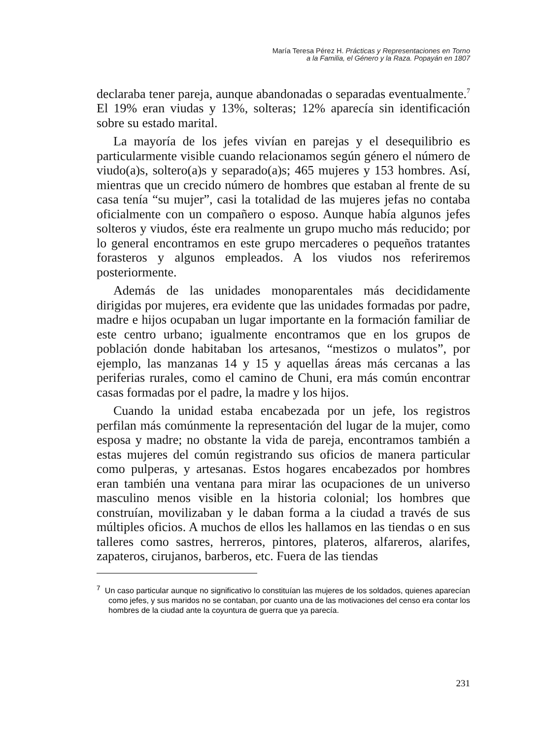María Teresa Pérez H. Prácticas y Representaciones en Torno
a la Familia, el Género y la Raza. Popayán en 1807
declaraba tener pareja, aunque abandonadas o separadas eventualmente.<sup>7</sup> El 19% eran viudas y 13%, solteras; 12% aparecía sin identificación sobre su estado marital.
La mayoría de los jefes vivían en parejas y el desequilibrio es particularmente visible cuando relacionamos según género el número de viudo(a)s, soltero(a)s y separado(a)s; 465 mujeres y 153 hombres. Así, mientras que un crecido número de hombres que estaban al frente de su casa tenía “su mujer”, casi la totalidad de las mujeres jefas no contaba oficialmente con un compañero o esposo. Aunque había algunos jefes solteros y viudos, éste era realmente un grupo mucho más reducido; por lo general encontramos en este grupo mercaderes o pequeños tratantes forasteros y algunos empleados. A los viudos nos referiremos posteriormente.
Además de las unidades monoparentales más decididamente dirigidas por mujeres, era evidente que las unidades formadas por padre, madre e hijos ocupaban un lugar importante en la formación familiar de este centro urbano; igualmente encontramos que en los grupos de población donde habitaban los artesanos, “mestizos o mulatos”, por ejemplo, las manzanas 14 y 15 y aquellas áreas más cercanas a las periferias rurales, como el camino de Chuni, era más común encontrar casas formadas por el padre, la madre y los hijos.
Cuando la unidad estaba encabezada por un jefe, los registros perfilan más comúnmente la representación del lugar de la mujer, como esposa y madre; no obstante la vida de pareja, encontramos también a estas mujeres del común registrando sus oficios de manera particular como pulperas, y artesanas. Estos hogares encabezados por hombres eran también una ventana para mirar las ocupaciones de un universo masculino menos visible en la historia colonial; los hombres que construían, movilizaban y le daban forma a la ciudad a través de sus múltiples oficios. A muchos de ellos les hallamos en las tiendas o en sus talleres como sastres, herreros, pintores, plateros, alfareros, alarifes, zapateros, cirujanos, barberos, etc. Fuera de las tiendas
<sup>7</sup> Un caso particular aunque no significativo lo constituían las mujeres de los soldados, quienes aparecían como jefes, y sus maridos no se contaban, por cuanto una de las motivaciones del censo era contar los hombres de la ciudad ante la coyuntura de guerra que ya parecía.
231